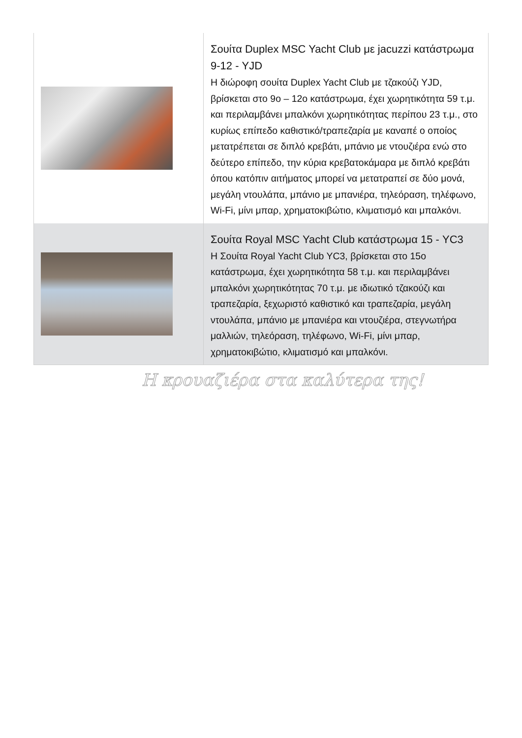| | Σουίτα Duplex MSC Yacht Club με jacuzzi κατάστρωμα 9-12 - YJD Η διώροφη σουίτα Duplex Yacht Club με τζακούζι YJD, βρίσκεται στο 9ο – 12ο κατάστρωμα, έχει χωρητικότητα 59 τ.μ. και περιλαμβάνει μπαλκόνι χωρητικότητας περίπου 23 τ.μ., στο κυρίως επίπεδο καθιστικό/τραπεζαρία με καναπέ ο οποίος μετατρέπεται σε διπλό κρεβάτι, μπάνιο με ντουζιέρα ενώ στο δεύτερο επίπεδο, την κύρια κρεβατοκάμαρα με διπλό κρεβάτι όπου κατόπιν αιτήματος μπορεί να μετατραπεί σε δύο μονά, μεγάλη ντουλάπα, μπάνιο με μπανιέρα, τηλεόραση, τηλέφωνο, Wi-Fi, μίνι μπαρ, χρηματοκιβώτιο, κλιματισμό και μπαλκόνι. |
| | Σουίτα Royal MSC Yacht Club κατάστρωμα 15 - YC3 Η Σουίτα Royal Yacht Club YC3, βρίσκεται στο 15ο κατάστρωμα, έχει χωρητικότητα 58 τ.μ. και περιλαμβάνει μπαλκόνι χωρητικότητας 70 τ.μ. με ιδιωτικό τζακούζι και τραπεζαρία, ξεχωριστό καθιστικό και τραπεζαρία, μεγάλη ντουλάπα, μπάνιο με μπανιέρα και ντουζιέρα, στεγνωτήρα μαλλιών, τηλεόραση, τηλέφωνο, Wi-Fi, μίνι μπαρ, χρηματοκιβώτιο, κλιματισμό και μπαλκόνι. |
Η κρουαζιέρα στα καλύτερα της!